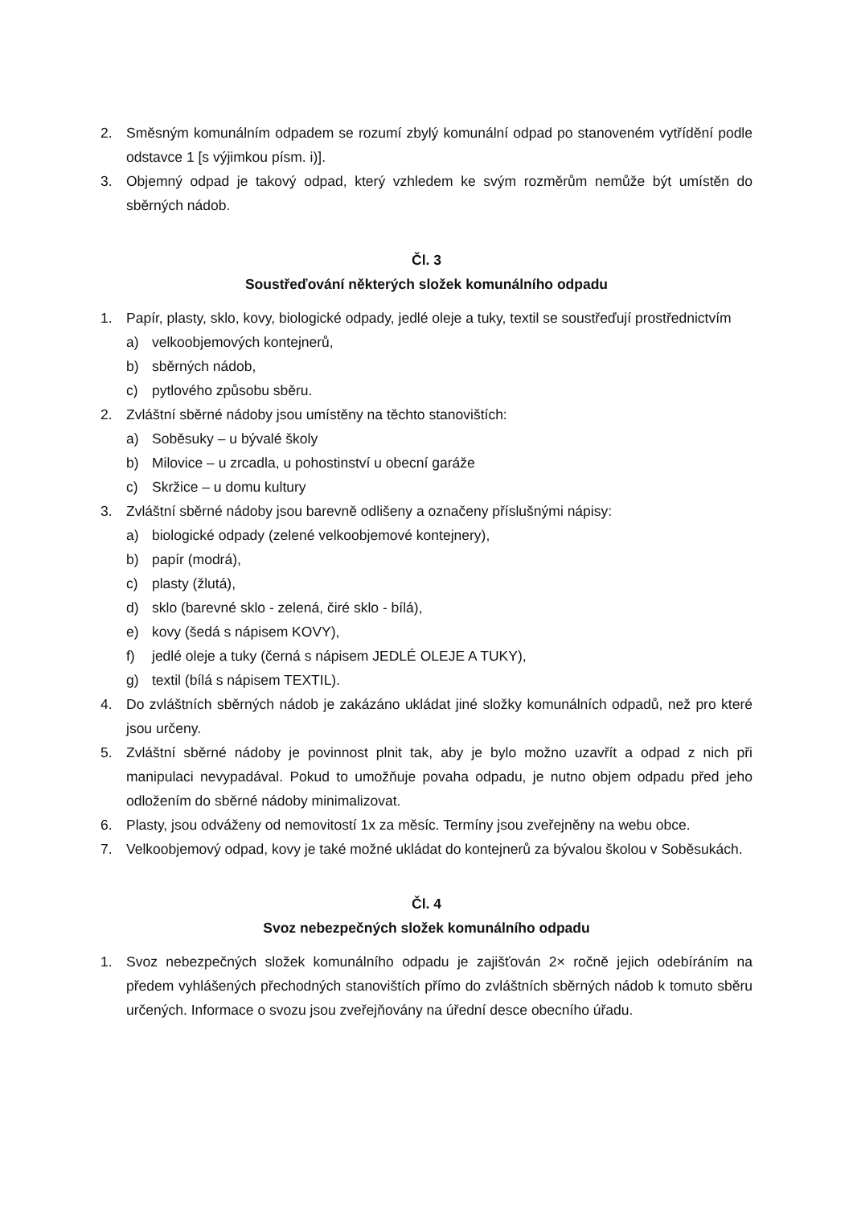2. Směsným komunálním odpadem se rozumí zbylý komunální odpad po stanoveném vytřídění podle odstavce 1 [s výjimkou písm. i)].
3. Objemný odpad je takový odpad, který vzhledem ke svým rozměrům nemůže být umístěn do sběrných nádob.
Čl. 3
Soustřeďování některých složek komunálního odpadu
1. Papír, plasty, sklo, kovy, biologické odpady, jedlé oleje a tuky, textil se soustřeďují prostřednictvím
a) velkoobjemových kontejnerů,
b) sběrných nádob,
c) pytlového způsobu sběru.
2. Zvláštní sběrné nádoby jsou umístěny na těchto stanovištích:
a) Soběsuky – u bývalé školy
b) Milovice – u zrcadla, u pohostinství u obecní garáže
c) Skržice – u domu kultury
3. Zvláštní sběrné nádoby jsou barevně odlišeny a označeny příslušnými nápisy:
a) biologické odpady (zelené velkoobjemové kontejnery),
b) papír (modrá),
c) plasty (žlutá),
d) sklo (barevné sklo - zelená, čiré sklo - bílá),
e) kovy (šedá s nápisem KOVY),
f) jedlé oleje a tuky (černá s nápisem JEDLÉ OLEJE A TUKY),
g) textil (bílá s nápisem TEXTIL).
4. Do zvláštních sběrných nádob je zakázáno ukládat jiné složky komunálních odpadů, než pro které jsou určeny.
5. Zvláštní sběrné nádoby je povinnost plnit tak, aby je bylo možno uzavřít a odpad z nich při manipulaci nevypadával. Pokud to umožňuje povaha odpadu, je nutno objem odpadu před jeho odložením do sběrné nádoby minimalizovat.
6. Plasty, jsou odváženy od nemovitostí 1x za měsíc. Termíny jsou zveřejněny na webu obce.
7. Velkoobjemový odpad, kovy je také možné ukládat do kontejnerů za bývalou školou v Soběsukách.
Čl. 4
Svoz nebezpečných složek komunálního odpadu
1. Svoz nebezpečných složek komunálního odpadu je zajišťován 2× ročně jejich odebíráním na předem vyhlášených přechodných stanovištích přímo do zvláštních sběrných nádob k tomuto sběru určených. Informace o svozu jsou zveřejňovány na úřední desce obecního úřadu.